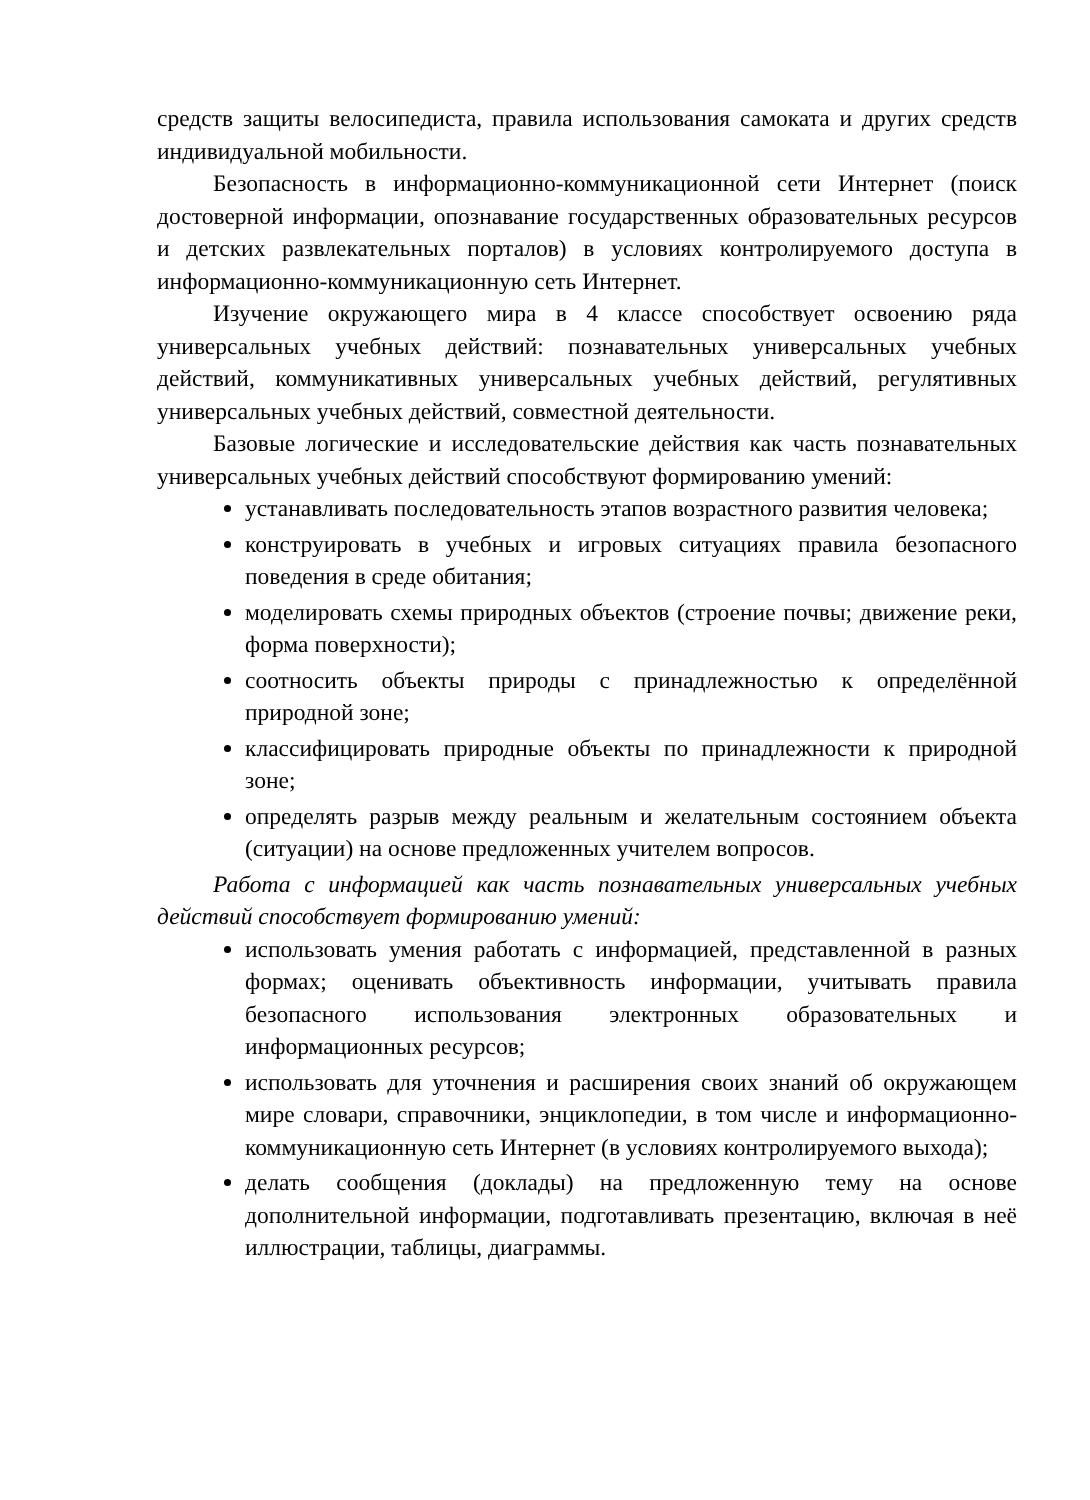средств защиты велосипедиста, правила использования самоката и других средств индивидуальной мобильности.
Безопасность в информационно-коммуникационной сети Интернет (поиск достоверной информации, опознавание государственных образовательных ресурсов и детских развлекательных порталов) в условиях контролируемого доступа в информационно-коммуникационную сеть Интернет.
Изучение окружающего мира в 4 классе способствует освоению ряда универсальных учебных действий: познавательных универсальных учебных действий, коммуникативных универсальных учебных действий, регулятивных универсальных учебных действий, совместной деятельности.
Базовые логические и исследовательские действия как часть познавательных универсальных учебных действий способствуют формированию умений:
устанавливать последовательность этапов возрастного развития человека;
конструировать в учебных и игровых ситуациях правила безопасного поведения в среде обитания;
моделировать схемы природных объектов (строение почвы; движение реки, форма поверхности);
соотносить объекты природы с принадлежностью к определённой природной зоне;
классифицировать природные объекты по принадлежности к природной зоне;
определять разрыв между реальным и желательным состоянием объекта (ситуации) на основе предложенных учителем вопросов.
Работа с информацией как часть познавательных универсальных учебных действий способствует формированию умений:
использовать умения работать с информацией, представленной в разных формах; оценивать объективность информации, учитывать правила безопасного использования электронных образовательных и информационных ресурсов;
использовать для уточнения и расширения своих знаний об окружающем мире словари, справочники, энциклопедии, в том числе и информационно-коммуникационную сеть Интернет (в условиях контролируемого выхода);
делать сообщения (доклады) на предложенную тему на основе дополнительной информации, подготавливать презентацию, включая в неё иллюстрации, таблицы, диаграммы.